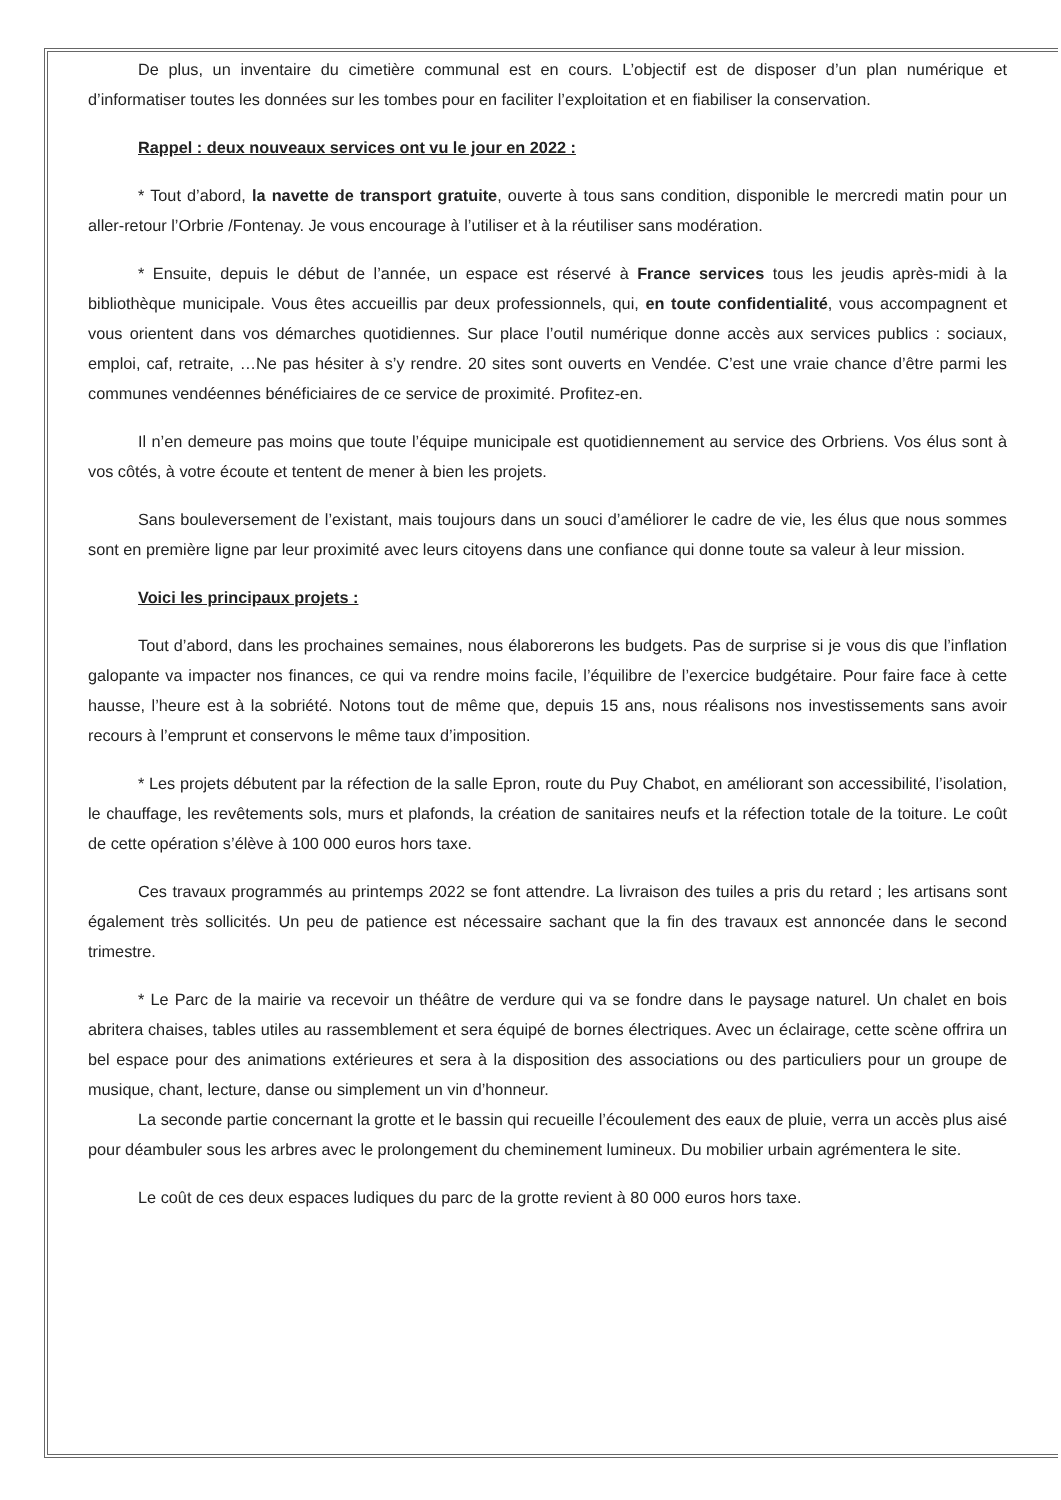De plus, un inventaire du cimetière communal est en cours. L’objectif est de disposer d’un plan numérique et d’informatiser toutes les données sur les tombes pour en faciliter l’exploitation et en fiabiliser la conservation.
Rappel : deux nouveaux services ont vu le jour en 2022 :
* Tout d’abord, la navette de transport gratuite, ouverte à tous sans condition, disponible le mercredi matin pour un aller-retour l’Orbrie /Fontenay. Je vous encourage à l’utiliser et à la réutiliser sans modération.
* Ensuite, depuis le début de l’année, un espace est réservé à France services tous les jeudis après-midi à la bibliothèque municipale. Vous êtes accueillis par deux professionnels, qui, en toute confidentialité, vous accompagnent et vous orientent dans vos démarches quotidiennes. Sur place l’outil numérique donne accès aux services publics : sociaux, emploi, caf, retraite, …Ne pas hésiter à s’y rendre. 20 sites sont ouverts en Vendée. C’est une vraie chance d’être parmi les communes vendéennes bénéficiaires de ce service de proximité. Profitez-en.
Il n’en demeure pas moins que toute l’équipe municipale est quotidiennement au service des Orbriens. Vos élus sont à vos côtés, à votre écoute et tentent de mener à bien les projets.
Sans bouleversement de l’existant, mais toujours dans un souci d’améliorer le cadre de vie, les élus que nous sommes sont en première ligne par leur proximité avec leurs citoyens dans une confiance qui donne toute sa valeur à leur mission.
Voici les principaux projets :
Tout d’abord, dans les prochaines semaines, nous élaborerons les budgets. Pas de surprise si je vous dis que l’inflation galopante va impacter nos finances, ce qui va rendre moins facile, l’équilibre de l’exercice budgétaire. Pour faire face à cette hausse, l’heure est à la sobriété. Notons tout de même que, depuis 15 ans, nous réalisons nos investissements sans avoir recours à l’emprunt et conservons le même taux d’imposition.
* Les projets débutent par la réfection de la salle Epron, route du Puy Chabot, en améliorant son accessibilité, l’isolation, le chauffage, les revêtements sols, murs et plafonds, la création de sanitaires neufs et la réfection totale de la toiture. Le coût de cette opération s’élève à 100 000 euros hors taxe.
Ces travaux programmés au printemps 2022 se font attendre. La livraison des tuiles a pris du retard ; les artisans sont également très sollicités. Un peu de patience est nécessaire sachant que la fin des travaux est annoncée dans le second trimestre.
* Le Parc de la mairie va recevoir un théâtre de verdure qui va se fondre dans le paysage naturel. Un chalet en bois abritera chaises, tables utiles au rassemblement et sera équipé de bornes électriques. Avec un éclairage, cette scène offrira un bel espace pour des animations extérieures et sera à la disposition des associations ou des particuliers pour un groupe de musique, chant, lecture, danse ou simplement un vin d’honneur.
La seconde partie concernant la grotte et le bassin qui recueille l’écoulement des eaux de pluie, verra un accès plus aisé pour déambuler sous les arbres avec le prolongement du cheminement lumineux. Du mobilier urbain agrémentera le site.
Le coût de ces deux espaces ludiques du parc de la grotte revient à 80 000 euros hors taxe.